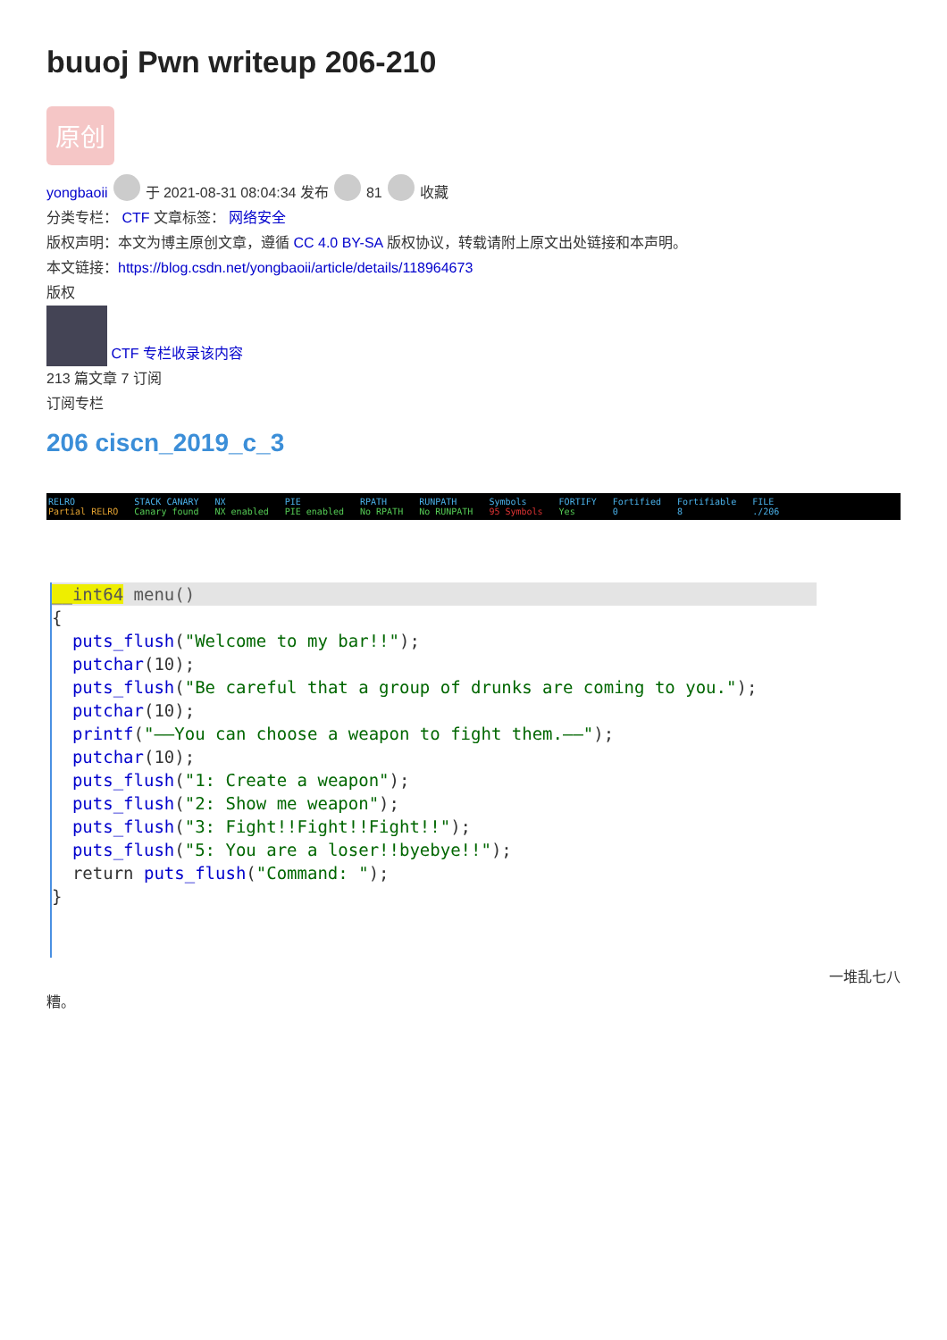buuoj Pwn writeup 206-210
原创
yongbaoii 于 2021-08-31 08:04:34 发布 81 收藏
分类专栏： CTF 文章标签： 网络安全
版权声明：本文为博主原创文章，遵循 CC 4.0 BY-SA 版权协议，转载请附上原文出处链接和本声明。
本文链接：https://blog.csdn.net/yongbaoii/article/details/118964673
版权
CTF 专栏收录该内容
213 篇文章 7 订阅
订阅专栏
206 ciscn_2019_c_3
RELRO
Partial RELRO
STACK CANARY
Canary found
NX
NX enabled
PIE
PIE enabled
RPATH
No RPATH
RUNPATH
No RUNPATH
Symbols
95 Symbols
FORTIFY
Yes
Fortified
0
Fortifiable
8
FILE./206
__int64 menu()
{
puts_flush("Welcome to my bar!!");
putchar(10);
puts_flush("Be careful that a group of drunks are coming to you.");
putchar(10);
printf("——You can choose a weapon to fight them.——");
putchar(10);
puts_flush("1: Create a weapon");
puts_flush("2: Show me weapon");
puts_flush("3: Fight!!Fight!!Fight!!");
puts_flush("5: You are a loser!!byebye!!");
return puts_flush("Command: ");
}
一堆乱七八
糟。